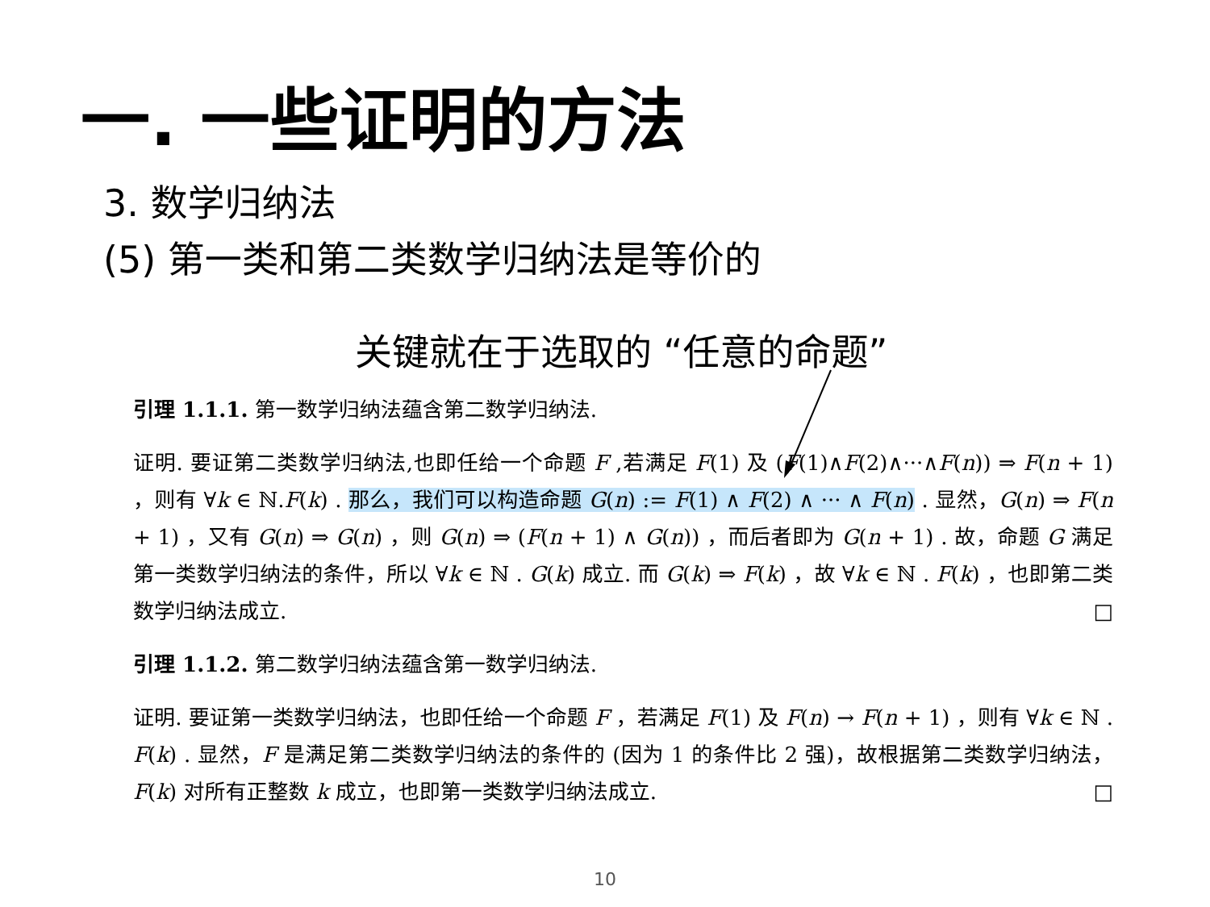一. 一些证明的方法
3. 数学归纳法
(5) 第一类和第二类数学归纳法是等价的
关键就在于选取的 “任意的命题”
引理 1.1.1. 第一数学归纳法蕴含第二数学归纳法.
证明. 要证第二类数学归纳法,也即任给一个命题 F ,若满足 F(1) 及 (F(1)∧F(2)∧···∧F(n)) ⇒ F(n + 1) ，则有 ∀k ∈ ℕ.F(k) . 那么，我们可以构造命题 G(n) := F(1) ∧ F(2) ∧ ··· ∧ F(n) . 显然，G(n) ⇒ F(n + 1) ，又有 G(n) ⇒ G(n) ，则 G(n) ⇒ (F(n + 1) ∧ G(n)) ，而后者即为 G(n + 1) . 故，命题 G 满足第一类数学归纳法的条件，所以 ∀k ∈ ℕ . G(k) 成立. 而 G(k) ⇒ F(k) ，故 ∀k ∈ ℕ . F(k) ，也即第二类数学归纳法成立. □
引理 1.1.2. 第二数学归纳法蕴含第一数学归纳法.
证明. 要证第一类数学归纳法，也即任给一个命题 F ，若满足 F(1) 及 F(n) → F(n + 1) ，则有 ∀k ∈ ℕ . F(k) . 显然，F 是满足第二类数学归纳法的条件的 (因为 1 的条件比 2 强)，故根据第二类数学归纳法，F(k) 对所有正整数 k 成立，也即第一类数学归纳法成立. □
10